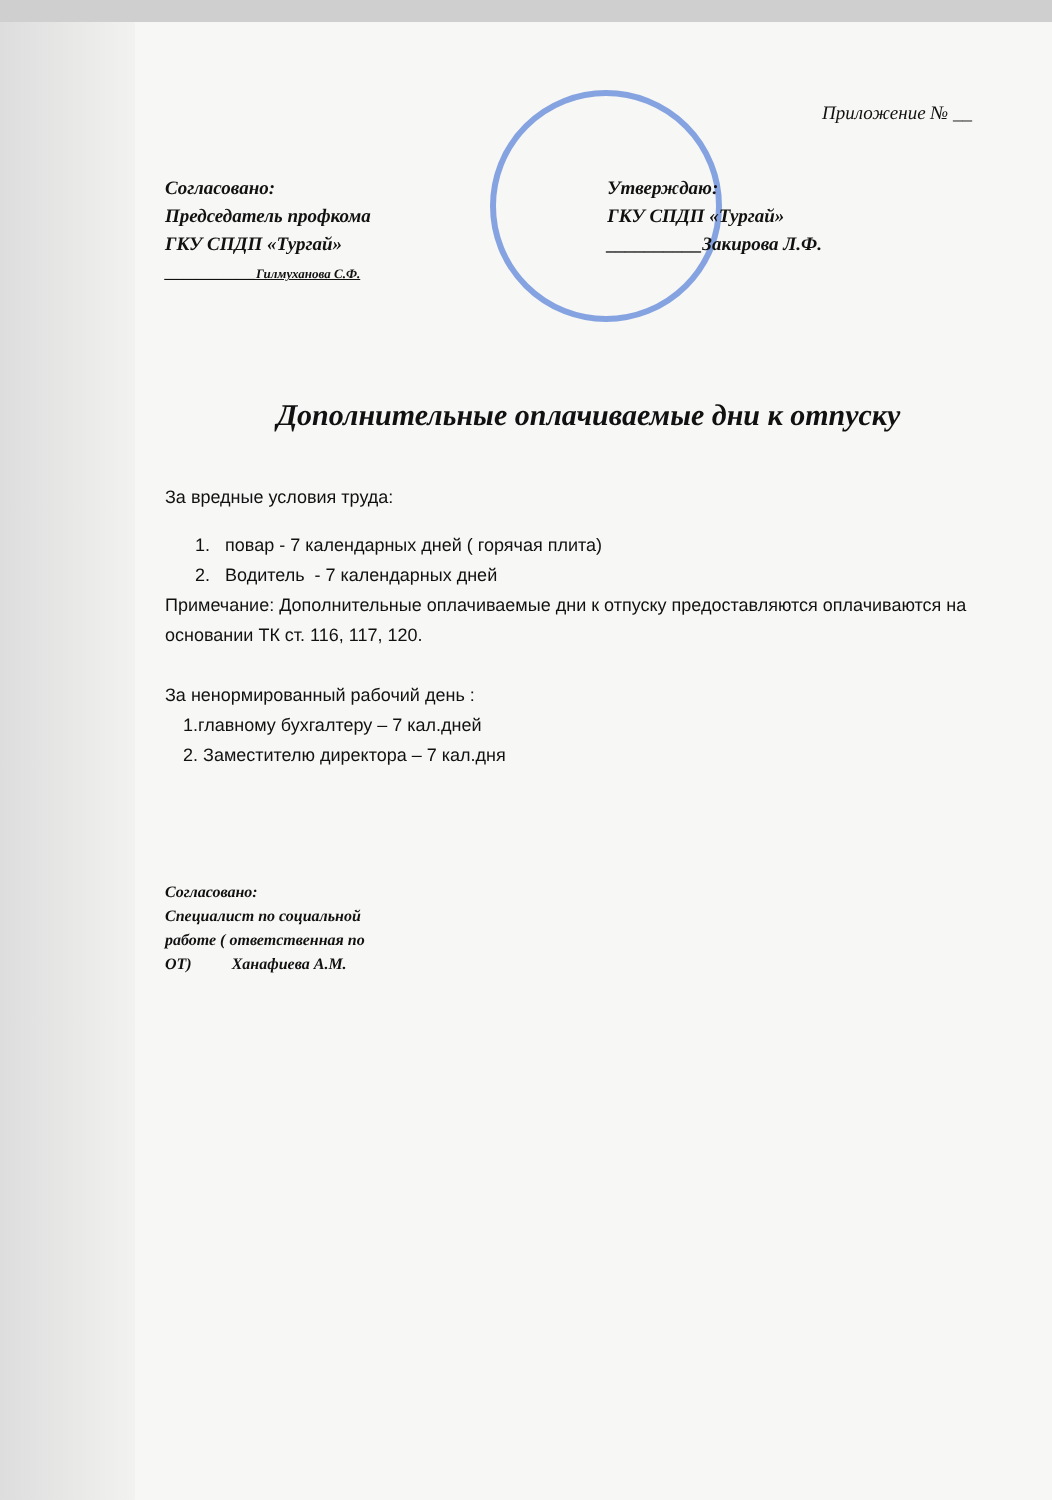Приложение № __
Согласовано:
Председатель профкома
ГКУ СПДП «Тургай»
______________Гилмуханова С.Ф.
Утверждаю:
ГКУ СПДП «Тургай»
__________Закирова Л.Ф.
Дополнительные оплачиваемые дни к отпуску
За вредные условия труда:
1. повар - 7 календарных дней ( горячая плита)
2. Водитель - 7 календарных дней
Примечание: Дополнительные оплачиваемые дни к отпуску предоставляются оплачиваются на основании ТК ст. 116, 117, 120.
За ненормированный рабочий день :
1.главному бухгалтеру – 7 кал.дней
2. Заместителю директора – 7 кал.дня
Согласовано:
Специалист по социальной
работе ( ответственная по
ОТ) Ханафиева А.М.